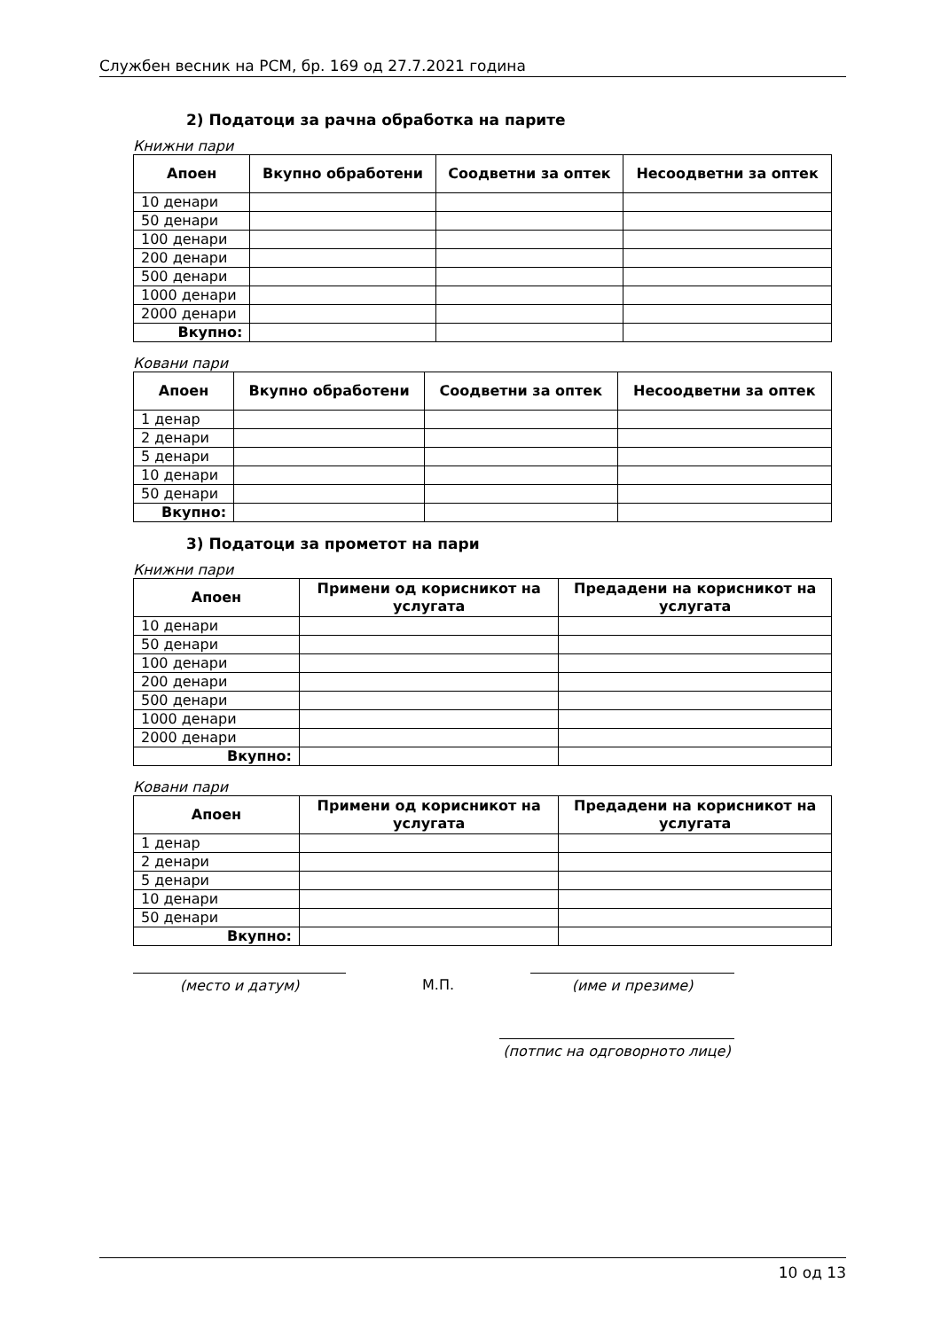Службен весник на РСМ, бр. 169 од 27.7.2021 година
2) Податоци за рачна обработка на парите
Книжни пари
| Апоен | Вкупно обработени | Соодветни за оптек | Несоодветни за оптек |
| --- | --- | --- | --- |
| 10 денари | | | |
| 50 денари | | | |
| 100 денари | | | |
| 200 денари | | | |
| 500 денари | | | |
| 1000 денари | | | |
| 2000 денари | | | |
| Вкупно: | | | |
Ковани пари
| Апоен | Вкупно обработени | Соодветни за оптек | Несоодветни за оптек |
| --- | --- | --- | --- |
| 1 денар | | | |
| 2 денари | | | |
| 5 денари | | | |
| 10 денари | | | |
| 50 денари | | | |
| Вкупно: | | | |
3) Податоци за прометот на пари
Книжни пари
| Апоен | Примени од корисникот на услугата | Предадени на корисникот на услугата |
| --- | --- | --- |
| 10 денари | | |
| 50 денари | | |
| 100 денари | | |
| 200 денари | | |
| 500 денари | | |
| 1000 денари | | |
| 2000 денари | | |
| Вкупно: | | |
Ковани пари
| Апоен | Примени од корисникот на услугата | Предадени на корисникот на услугата |
| --- | --- | --- |
| 1 денар | | |
| 2 денари | | |
| 5 денари | | |
| 10 денари | | |
| 50 денари | | |
| Вкупно: | | |
(место и датум) М.П. (име и презиме)
(потпис на одговорното лице)
10 од 13